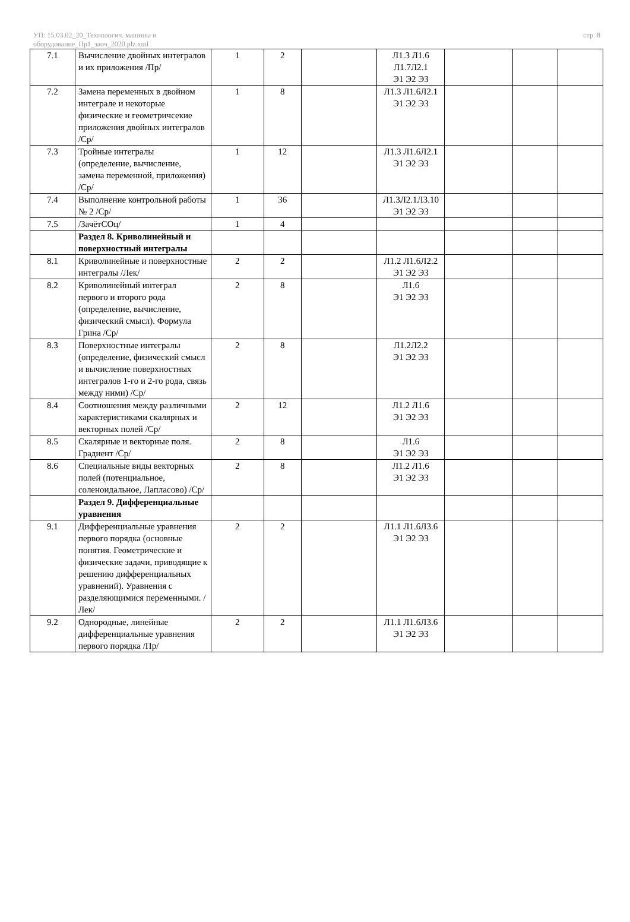УП: 15.03.02_20_Технологич. машины и
оборудование_Пр1_заоч_2020.plz.xml
стр. 8
| 7.1 | Вычисление двойных интегралов и их приложения /Пр/ | 1 | 2 | | Л1.3 Л1.6 Л1.7Л2.1 Э1 Э2 Э3 | | | |
| 7.2 | Замена переменных в двойном интеграле и некоторые физические и геометричсекие приложения двойных интегралов /Ср/ | 1 | 8 | | Л1.3 Л1.6Л2.1 Э1 Э2 Э3 | | | |
| 7.3 | Тройные интегралы (определение, вычисление, замена переменной, приложения) /Ср/ | 1 | 12 | | Л1.3 Л1.6Л2.1 Э1 Э2 Э3 | | | |
| 7.4 | Выполнение контрольной работы № 2 /Ср/ | 1 | 36 | | Л1.3Л2.1Л3.10 Э1 Э2 Э3 | | | |
| 7.5 | /ЗачётСОц/ | 1 | 4 | | | | | |
| | Раздел 8. Криволинейный и поверхностный интегралы | | | | | | | |
| 8.1 | Криволинейные и поверхностные интегралы /Лек/ | 2 | 2 | | Л1.2 Л1.6Л2.2 Э1 Э2 Э3 | | | |
| 8.2 | Криволинейный интеграл первого и второго рода (определение, вычисление, физический смысл). Формула Грина /Ср/ | 2 | 8 | | Л1.6 Э1 Э2 Э3 | | | |
| 8.3 | Поверхностные интегралы (определение, физический смысл и вычисление поверхностных интегралов 1-го и 2-го рода, связь между ними) /Ср/ | 2 | 8 | | Л1.2Л2.2 Э1 Э2 Э3 | | | |
| 8.4 | Соотношения между различными характеристиками скалярных и векторных полей /Ср/ | 2 | 12 | | Л1.2 Л1.6 Э1 Э2 Э3 | | | |
| 8.5 | Скалярные и векторные поля. Градиент /Ср/ | 2 | 8 | | Л1.6 Э1 Э2 Э3 | | | |
| 8.6 | Специальные виды векторных полей (потенциальное, соленоидальное, Лапласово) /Ср/ | 2 | 8 | | Л1.2 Л1.6 Э1 Э2 Э3 | | | |
| | Раздел 9. Дифференциальные уравнения | | | | | | | |
| 9.1 | Дифференциальные уравнения первого порядка (основные понятия. Геометрические и физические задачи, приводящие к решению дифференциальных уравнений). Уравнения с разделяющимися переменными. /Лек/ | 2 | 2 | | Л1.1 Л1.6Л3.6 Э1 Э2 Э3 | | | |
| 9.2 | Однородные, линейные дифференциальные уравнения первого порядка /Пр/ | 2 | 2 | | Л1.1 Л1.6Л3.6 Э1 Э2 Э3 | | | |